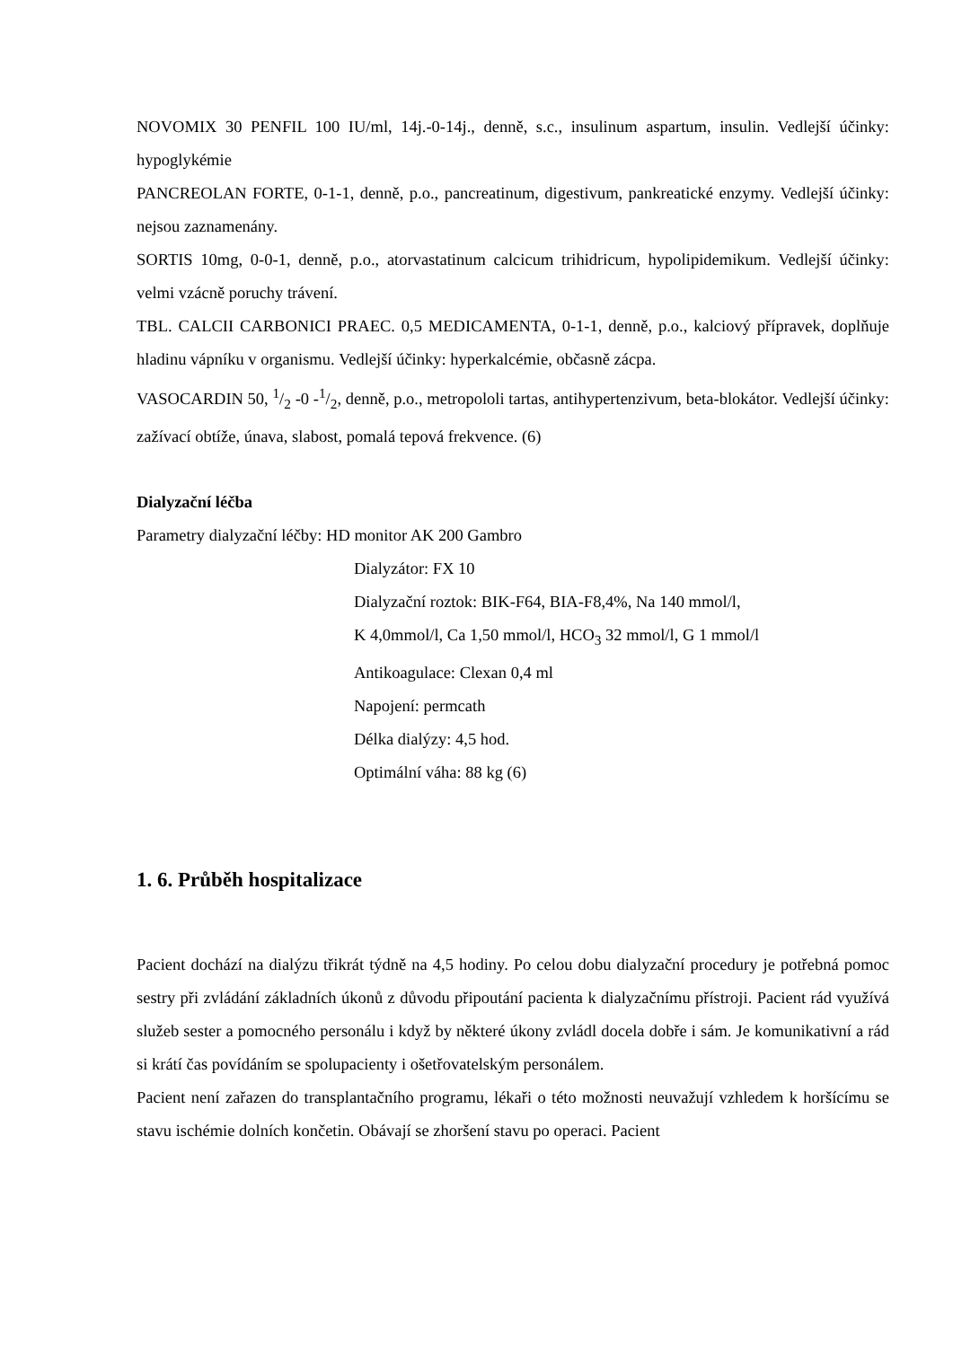NOVOMIX 30 PENFIL 100 IU/ml, 14j.-0-14j., denně, s.c., insulinum aspartum, insulin. Vedlejší účinky: hypoglykémie
PANCREOLAN FORTE, 0-1-1, denně, p.o., pancreatinum, digestivum, pankreatické enzymy. Vedlejší účinky: nejsou zaznamenány.
SORTIS 10mg, 0-0-1, denně, p.o., atorvastatinum calcicum trihidricum, hypolipidemikum. Vedlejší účinky: velmi vzácně poruchy trávení.
TBL. CALCII CARBONICI PRAEC. 0,5 MEDICAMENTA, 0-1-1, denně, p.o., kalciový přípravek, doplňuje hladinu vápníku v organismu. Vedlejší účinky: hyperkalcémie, občasně zácpa.
VASOCARDIN 50, 1/2 -0 -1/2, denně, p.o., metropololi tartas, antihypertenzivum, beta-blokátor. Vedlejší účinky: zažívací obtíže, únava, slabost, pomalá tepová frekvence. (6)
Dialyzační léčba
Parametry dialyzační léčby: HD monitor AK 200 Gambro
Dialyzátor: FX 10
Dialyzační roztok: BIK-F64, BIA-F8,4%, Na 140 mmol/l,
K 4,0mmol/l, Ca 1,50 mmol/l, HCO<sub>3</sub> 32 mmol/l, G 1 mmol/l
Antikoagulace: Clexan 0,4 ml
Napojení: permcath
Délka dialýzy: 4,5 hod.
Optimální váha: 88 kg (6)
1. 6. Průběh hospitalizace
Pacient dochází na dialýzu třikrát týdně na 4,5 hodiny. Po celou dobu dialyzační procedury je potřebná pomoc sestry při zvládání základních úkonů z důvodu připoutání pacienta k dialyzačnímu přístroji. Pacient rád využívá služeb sester a pomocného personálu i když by některé úkony zvládl docela dobře i sám. Je komunikativní a rád si krátí čas povídáním se spolupacienty i ošetřovatelským personálem.
Pacient není zařazen do transplantačního programu, lékaři o této možnosti neuvažují vzhledem k horšícímu se stavu ischémie dolních končetin. Obávají se zhoršení stavu po operaci. Pacient